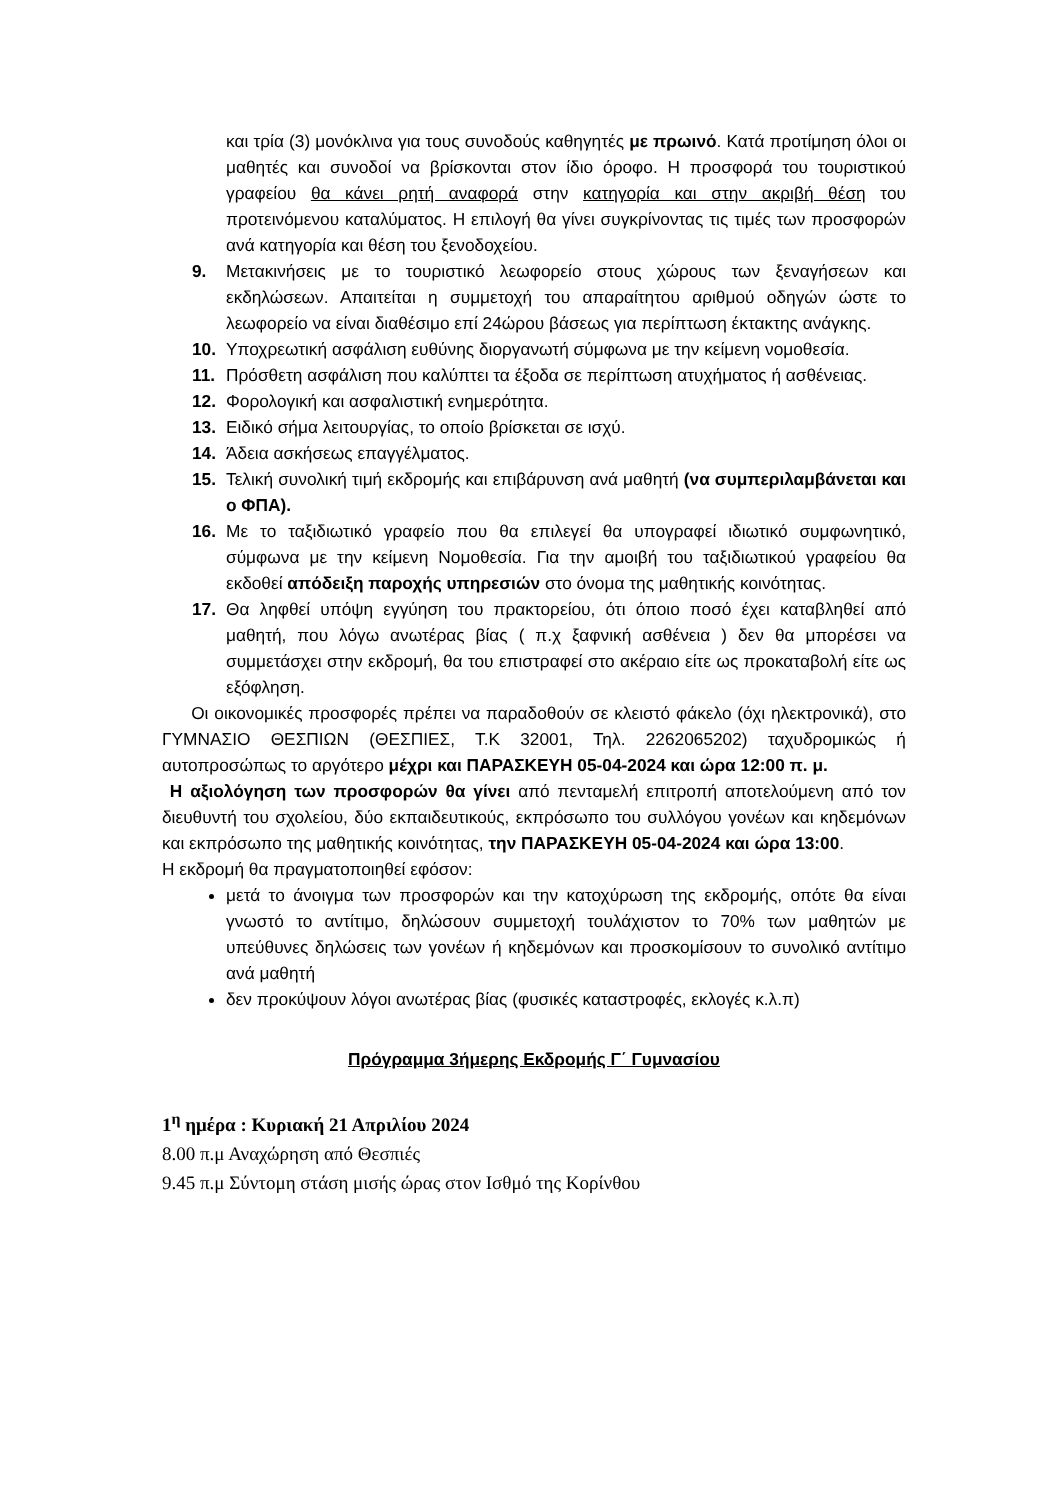και τρία (3) μονόκλινα για τους συνοδούς καθηγητές με πρωινό. Κατά προτίμηση όλοι οι μαθητές και συνοδοί να βρίσκονται στον ίδιο όροφο. Η προσφορά του τουριστικού γραφείου θα κάνει ρητή αναφορά στην κατηγορία και στην ακριβή θέση του προτεινόμενου καταλύματος. Η επιλογή θα γίνει συγκρίνοντας τις τιμές των προσφορών ανά κατηγορία και θέση του ξενοδοχείου.
9. Μετακινήσεις με το τουριστικό λεωφορείο στους χώρους των ξεναγήσεων και εκδηλώσεων. Απαιτείται η συμμετοχή του απαραίτητου αριθμού οδηγών ώστε το λεωφορείο να είναι διαθέσιμο επί 24ώρου βάσεως για περίπτωση έκτακτης ανάγκης.
10. Υποχρεωτική ασφάλιση ευθύνης διοργανωτή σύμφωνα με την κείμενη νομοθεσία.
11. Πρόσθετη ασφάλιση που καλύπτει τα έξοδα σε περίπτωση ατυχήματος ή ασθένειας.
12. Φορολογική και ασφαλιστική ενημερότητα.
13. Ειδικό σήμα λειτουργίας, το οποίο βρίσκεται σε ισχύ.
14. Άδεια ασκήσεως επαγγέλματος.
15. Τελική συνολική τιμή εκδρομής και επιβάρυνση ανά μαθητή (να συμπεριλαμβάνεται και ο ΦΠΑ).
16. Με το ταξιδιωτικό γραφείο που θα επιλεγεί θα υπογραφεί ιδιωτικό συμφωνητικό, σύμφωνα με την κείμενη Νομοθεσία. Για την αμοιβή του ταξιδιωτικού γραφείου θα εκδοθεί απόδειξη παροχής υπηρεσιών στο όνομα της μαθητικής κοινότητας.
17. Θα ληφθεί υπόψη εγγύηση του πρακτορείου, ότι όποιο ποσό έχει καταβληθεί από μαθητή, που λόγω ανωτέρας βίας ( π.χ ξαφνική ασθένεια ) δεν θα μπορέσει να συμμετάσχει στην εκδρομή, θα του επιστραφεί στο ακέραιο είτε ως προκαταβολή είτε ως εξόφληση.
Οι οικονομικές προσφορές πρέπει να παραδοθούν σε κλειστό φάκελο (όχι ηλεκτρονικά), στο ΓΥΜΝΑΣΙΟ ΘΕΣΠΙΩΝ (ΘΕΣΠΙΕΣ, Τ.Κ 32001, Τηλ. 2262065202) ταχυδρομικώς ή αυτοπροσώπως το αργότερο μέχρι και ΠΑΡΑΣΚΕΥΗ 05-04-2024 και ώρα 12:00 π. μ.
Η αξιολόγηση των προσφορών θα γίνει από πενταμελή επιτροπή αποτελούμενη από τον διευθυντή του σχολείου, δύο εκπαιδευτικούς, εκπρόσωπο του συλλόγου γονέων και κηδεμόνων και εκπρόσωπο της μαθητικής κοινότητας, την ΠΑΡΑΣΚΕΥΗ 05-04-2024 και ώρα 13:00.
Η εκδρομή θα πραγματοποιηθεί εφόσον:
μετά το άνοιγμα των προσφορών και την κατοχύρωση της εκδρομής, οπότε θα είναι γνωστό το αντίτιμο, δηλώσουν συμμετοχή τουλάχιστον το 70% των μαθητών με υπεύθυνες δηλώσεις των γονέων ή κηδεμόνων και προσκομίσουν το συνολικό αντίτιμο ανά μαθητή
δεν προκύψουν λόγοι ανωτέρας βίας (φυσικές καταστροφές, εκλογές κ.λ.π)
Πρόγραμμα 3ήμερης Εκδρομής Γ΄ Γυμνασίου
1<sup>η</sup> ημέρα : Κυριακή 21 Απριλίου 2024
8.00 π.μ Αναχώρηση από Θεσπιές
9.45 π.μ Σύντομη στάση μισής ώρας στον Ισθμό της Κορίνθου